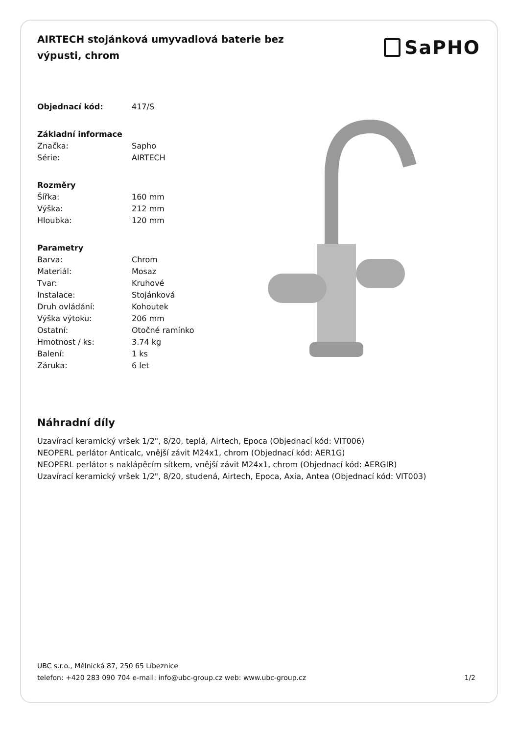AIRTECH stojánková umyvadlová baterie bez výpusti, chrom
SaPHO
| Objednací kód: | 417/S |
| Základní informace | |
| Značka: | Sapho |
| Série: | AIRTECH |
| Rozměry | |
| Šířka: | 160 mm |
| Výška: | 212 mm |
| Hloubka: | 120 mm |
| Parametry | |
| Barva: | Chrom |
| Materiál: | Mosaz |
| Tvar: | Kruhové |
| Instalace: | Stojánková |
| Druh ovládání: | Kohoutek |
| Výška výtoku: | 206 mm |
| Ostatní: | Otočné ramínko |
| Hmotnost / ks: | 3.74 kg |
| Balení: | 1 ks |
| Záruka: | 6 let |
Náhradní díly
Uzavírací keramický vršek 1/2", 8/20, teplá, Airtech, Epoca (Objednací kód: VIT006)
NEOPERL perlátor Anticalc, vnější závit M24x1, chrom (Objednací kód: AER1G)
NEOPERL perlátor s naklápěcím sítkem, vnější závit M24x1, chrom (Objednací kód: AERGIR)
Uzavírací keramický vršek 1/2", 8/20, studená, Airtech, Epoca, Axia, Antea (Objednací kód: VIT003)
UBC s.r.o., Mělnická 87, 250 65 Líbeznice
telefon: +420 283 090 704 e-mail: info@ubc-group.cz web: www.ubc-group.cz
1/2